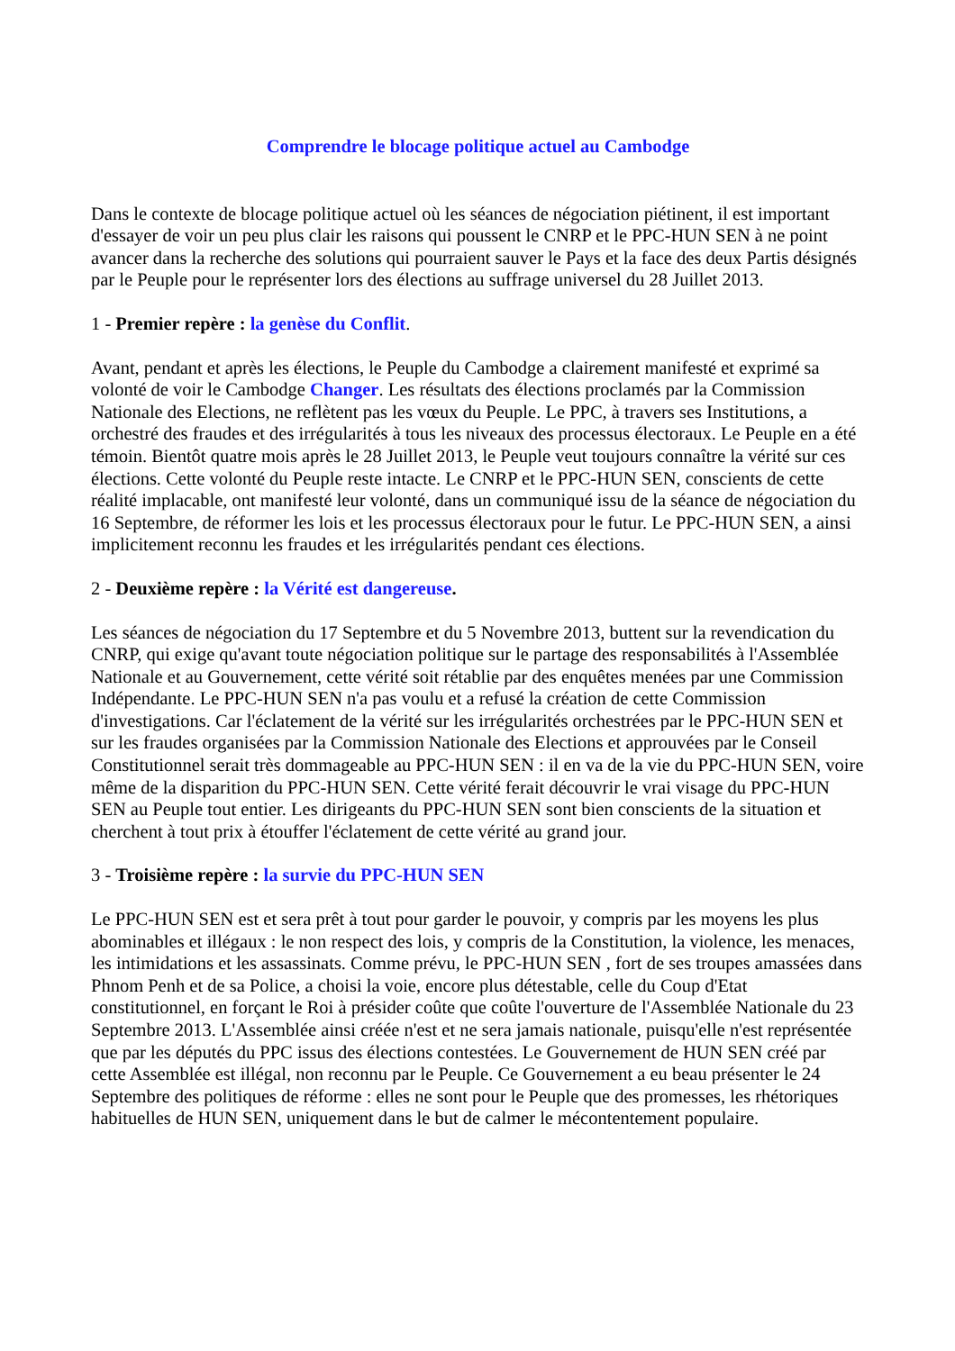Comprendre le blocage politique actuel au Cambodge
Dans le contexte de blocage politique actuel où les séances de négociation piétinent, il est important d'essayer de voir un peu plus clair les raisons qui poussent le CNRP et le PPC-HUN SEN à ne point avancer dans la recherche des solutions qui pourraient sauver le Pays et la face des deux Partis désignés par le Peuple pour le représenter lors des élections au suffrage universel du 28 Juillet 2013.
1 - Premier repère : la genèse du Conflit.
Avant, pendant et après les élections, le Peuple du Cambodge a clairement manifesté et exprimé sa volonté de voir le Cambodge Changer. Les résultats des élections proclamés par la Commission Nationale des Elections, ne reflètent pas les vœux du Peuple. Le PPC, à travers ses Institutions, a orchestré des fraudes et des irrégularités à tous les niveaux des processus électoraux. Le Peuple en a été témoin. Bientôt quatre mois après le 28 Juillet 2013, le Peuple veut toujours connaître la vérité sur ces élections. Cette volonté du Peuple reste intacte. Le CNRP et le PPC-HUN SEN, conscients de cette réalité implacable, ont manifesté leur volonté, dans un communiqué issu de la séance de négociation du 16 Septembre, de réformer les lois et les processus électoraux pour le futur. Le PPC-HUN SEN, a ainsi implicitement reconnu les fraudes et les irrégularités pendant ces élections.
2 - Deuxième repère : la Vérité est dangereuse.
Les séances de négociation du 17 Septembre et du 5 Novembre 2013, buttent sur la revendication du CNRP, qui exige qu'avant toute négociation politique sur le partage des responsabilités à l'Assemblée Nationale et au Gouvernement, cette vérité soit rétablie par des enquêtes menées par une Commission Indépendante. Le PPC-HUN SEN n'a pas voulu et a refusé la création de cette Commission d'investigations. Car l'éclatement de la vérité sur les irrégularités orchestrées par le PPC-HUN SEN et sur les fraudes organisées par la Commission Nationale des Elections et approuvées par le Conseil Constitutionnel serait très dommageable au PPC-HUN SEN : il en va de la vie du PPC-HUN SEN, voire même de la disparition du PPC-HUN SEN. Cette vérité ferait découvrir le vrai visage du PPC-HUN SEN au Peuple tout entier. Les dirigeants du PPC-HUN SEN sont bien conscients de la situation et cherchent à tout prix à étouffer l'éclatement de cette vérité au grand jour.
3 - Troisième repère : la survie du PPC-HUN SEN
Le PPC-HUN SEN est et sera prêt à tout pour garder le pouvoir, y compris par les moyens les plus abominables et illégaux : le non respect des lois, y compris de la Constitution, la violence, les menaces, les intimidations et les assassinats. Comme prévu, le PPC-HUN SEN , fort de ses troupes amassées dans Phnom Penh et de sa Police, a choisi la voie, encore plus détestable, celle du Coup d'Etat constitutionnel, en forçant le Roi à présider coûte que coûte l'ouverture de l'Assemblée Nationale du 23 Septembre 2013. L'Assemblée ainsi créée n'est et ne sera jamais nationale, puisqu'elle n'est représentée que par les députés du PPC issus des élections contestées. Le Gouvernement de HUN SEN créé par cette Assemblée est illégal, non reconnu par le Peuple. Ce Gouvernement a eu beau présenter le 24 Septembre des politiques de réforme : elles ne sont pour le Peuple que des promesses, les rhétoriques habituelles de HUN SEN, uniquement dans le but de calmer le mécontentement populaire.